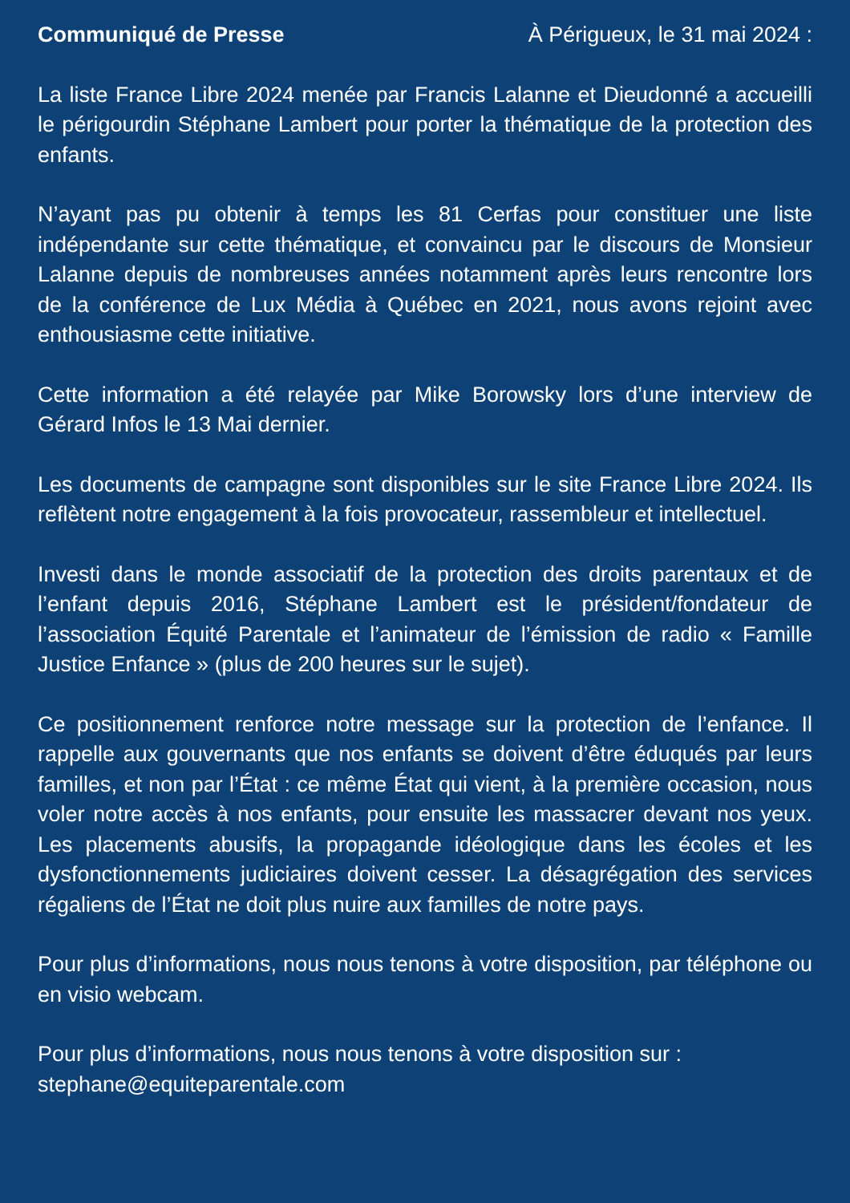Communiqué de Presse À Périgueux, le 31 mai 2024 :
La liste France Libre 2024 menée par Francis Lalanne et Dieudonné a accueilli le périgourdin Stéphane Lambert pour porter la thématique de la protection des enfants.
N’ayant pas pu obtenir à temps les 81 Cerfas pour constituer une liste indépendante sur cette thématique, et convaincu par le discours de Monsieur Lalanne depuis de nombreuses années notamment après leurs rencontre lors de la conférence de Lux Média à Québec en 2021, nous avons rejoint avec enthousiasme cette initiative.
Cette information a été relayée par Mike Borowsky lors d’une interview de Gérard Infos le 13 Mai dernier.
Les documents de campagne sont disponibles sur le site France Libre 2024. Ils reflètent notre engagement à la fois provocateur, rassembleur et intellectuel.
Investi dans le monde associatif de la protection des droits parentaux et de l’enfant depuis 2016, Stéphane Lambert est le président/fondateur de l’association Équité Parentale et l’animateur de l’émission de radio « Famille Justice Enfance » (plus de 200 heures sur le sujet).
Ce positionnement renforce notre message sur la protection de l’enfance. Il rappelle aux gouvernants que nos enfants se doivent d’être éduqués par leurs familles, et non par l’État : ce même État qui vient, à la première occasion, nous voler notre accès à nos enfants, pour ensuite les massacrer devant nos yeux. Les placements abusifs, la propagande idéologique dans les écoles et les dysfonctionnements judiciaires doivent cesser. La désagrégation des services régaliens de l’État ne doit plus nuire aux familles de notre pays.
Pour plus d’informations, nous nous tenons à votre disposition, par téléphone ou en visio webcam.
Pour plus d’informations, nous nous tenons à votre disposition sur :
stephane@equiteparentale.com